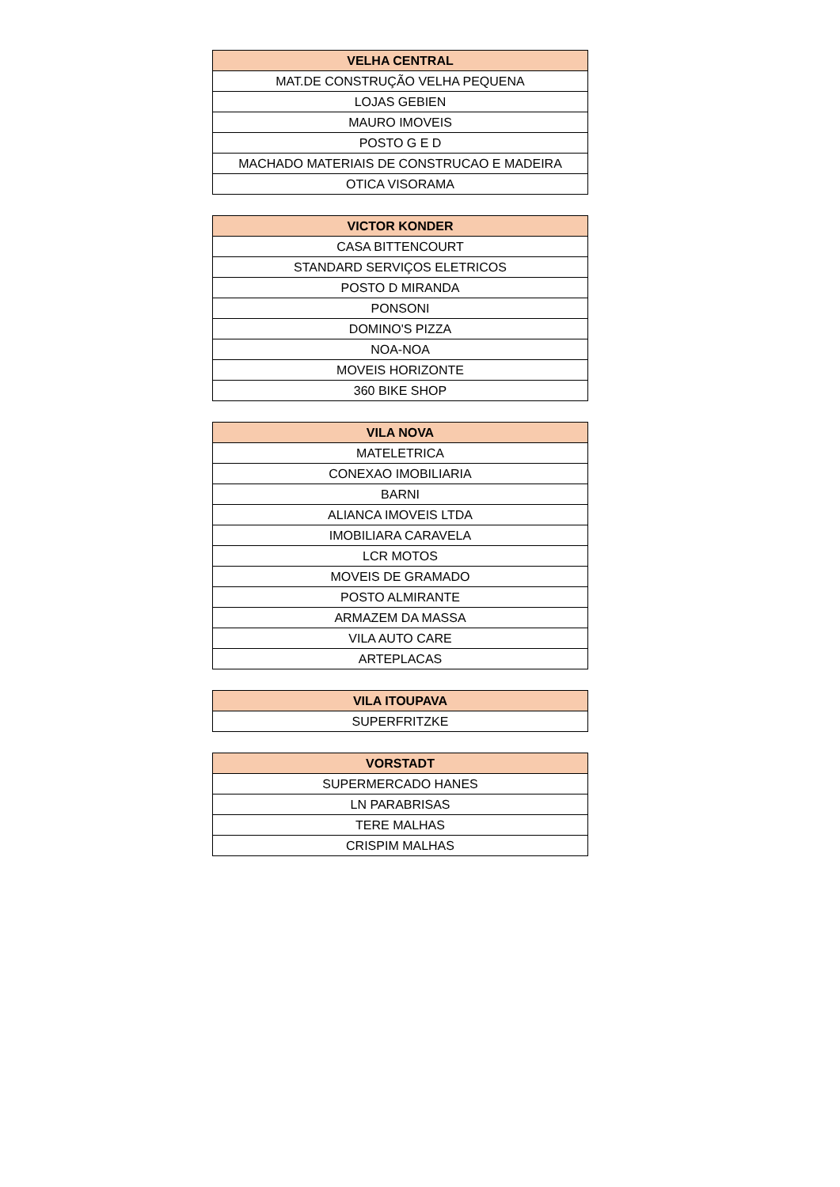| VELHA CENTRAL |
| --- |
| MAT.DE CONSTRUÇÃO VELHA PEQUENA |
| LOJAS GEBIEN |
| MAURO IMOVEIS |
| POSTO G E D |
| MACHADO MATERIAIS DE CONSTRUCAO E MADEIRA |
| OTICA VISORAMA |
| VICTOR KONDER |
| --- |
| CASA BITTENCOURT |
| STANDARD SERVIÇOS ELETRICOS |
| POSTO D MIRANDA |
| PONSONI |
| DOMINO'S PIZZA |
| NOA-NOA |
| MOVEIS HORIZONTE |
| 360 BIKE SHOP |
| VILA NOVA |
| --- |
| MATELETRICA |
| CONEXAO IMOBILIARIA |
| BARNI |
| ALIANCA IMOVEIS LTDA |
| IMOBILIARA CARAVELA |
| LCR MOTOS |
| MOVEIS DE GRAMADO |
| POSTO ALMIRANTE |
| ARMAZEM DA MASSA |
| VILA AUTO CARE |
| ARTEPLACAS |
| VILA ITOUPAVA |
| --- |
| SUPERFRITZKE |
| VORSTADT |
| --- |
| SUPERMERCADO HANES |
| LN PARABRISAS |
| TERE MALHAS |
| CRISPIM MALHAS |